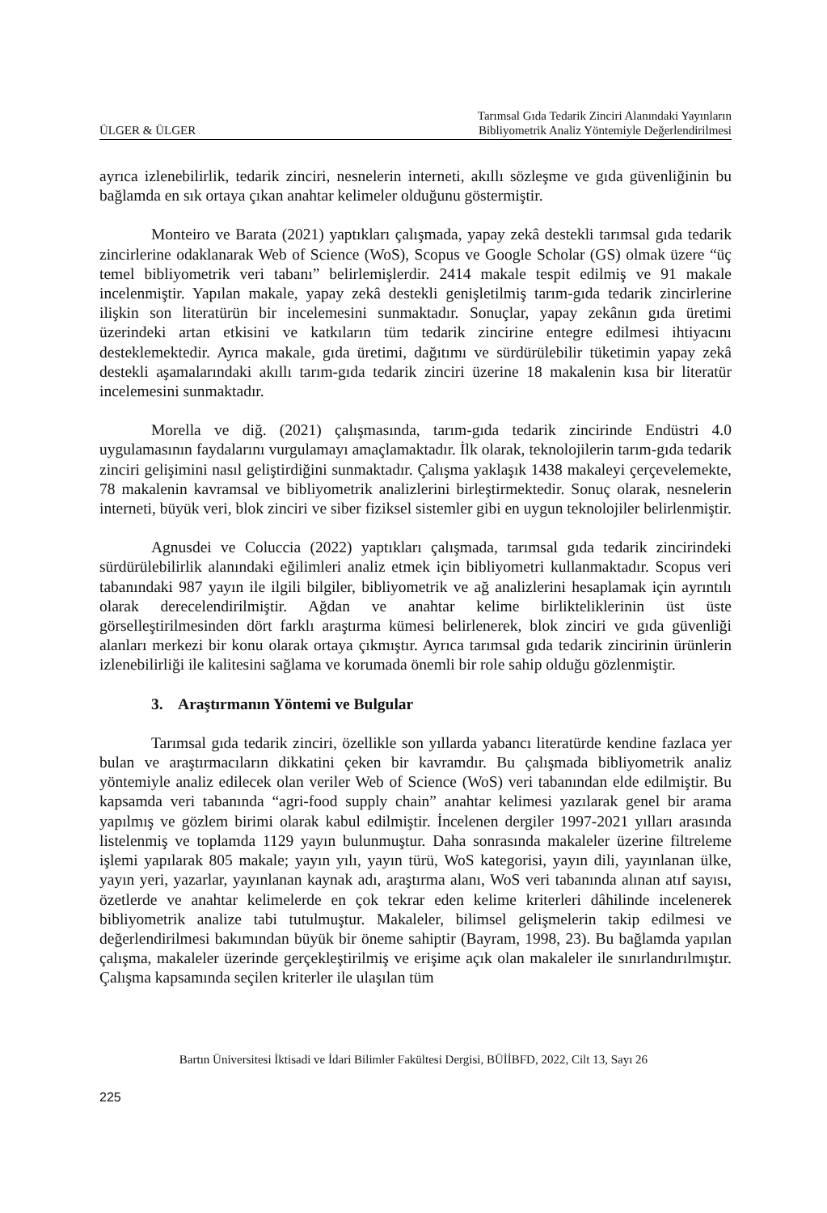ÜLGER & ÜLGER Tarımsal Gıda Tedarik Zinciri Alanındaki Yayınların
Bibliyometrik Analiz Yöntemiyle Değerlendirilmesi
ayrıca izlenebilirlik, tedarik zinciri, nesnelerin interneti, akıllı sözleşme ve gıda güvenliğinin bu bağlamda en sık ortaya çıkan anahtar kelimeler olduğunu göstermiştir.
Monteiro ve Barata (2021) yaptıkları çalışmada, yapay zekâ destekli tarımsal gıda tedarik zincirlerine odaklanarak Web of Science (WoS), Scopus ve Google Scholar (GS) olmak üzere “üç temel bibliyometrik veri tabanı” belirlemişlerdir. 2414 makale tespit edilmiş ve 91 makale incelenmiştir. Yapılan makale, yapay zekâ destekli genişletilmiş tarım-gıda tedarik zincirlerine ilişkin son literatürün bir incelemesini sunmaktadır. Sonuçlar, yapay zekânın gıda üretimi üzerindeki artan etkisini ve katkıların tüm tedarik zincirine entegre edilmesi ihtiyacını desteklemektedir. Ayrıca makale, gıda üretimi, dağıtımı ve sürdürülebilir tüketimin yapay zekâ destekli aşamalarındaki akıllı tarım-gıda tedarik zinciri üzerine 18 makalenin kısa bir literatür incelemesini sunmaktadır.
Morella ve diğ. (2021) çalışmasında, tarım-gıda tedarik zincirinde Endüstri 4.0 uygulamasının faydalarını vurgulamayı amaçlamaktadır. İlk olarak, teknolojilerin tarım-gıda tedarik zinciri gelişimini nasıl geliştirdiğini sunmaktadır. Çalışma yaklaşık 1438 makaleyi çerçevelemekte, 78 makalenin kavramsal ve bibliyometrik analizlerini birleştirmektedir. Sonuç olarak, nesnelerin interneti, büyük veri, blok zinciri ve siber fiziksel sistemler gibi en uygun teknolojiler belirlenmiştir.
Agnusdei ve Coluccia (2022) yaptıkları çalışmada, tarımsal gıda tedarik zincirindeki sürdürülebilirlik alanındaki eğilimleri analiz etmek için bibliyometri kullanmaktadır. Scopus veri tabanındaki 987 yayın ile ilgili bilgiler, bibliyometrik ve ağ analizlerini hesaplamak için ayrıntılı olarak derecelendirilmiştir. Ağdan ve anahtar kelime birlikteliklerinin üst üste görselleştirilmesinden dört farklı araştırma kümesi belirlenerek, blok zinciri ve gıda güvenliği alanları merkezi bir konu olarak ortaya çıkmıştır. Ayrıca tarımsal gıda tedarik zincirinin ürünlerin izlenebilirliği ile kalitesini sağlama ve korumada önemli bir role sahip olduğu gözlenmiştir.
3. Araştırmanın Yöntemi ve Bulgular
Tarımsal gıda tedarik zinciri, özellikle son yıllarda yabancı literatürde kendine fazlaca yer bulan ve araştırmacıların dikkatini çeken bir kavramdır. Bu çalışmada bibliyometrik analiz yöntemiyle analiz edilecek olan veriler Web of Science (WoS) veri tabanından elde edilmiştir. Bu kapsamda veri tabanında “agri-food supply chain” anahtar kelimesi yazılarak genel bir arama yapılmış ve gözlem birimi olarak kabul edilmiştir. İncelenen dergiler 1997-2021 yılları arasında listelenmiş ve toplamda 1129 yayın bulunmuştur. Daha sonrasında makaleler üzerine filtreleme işlemi yapılarak 805 makale; yayın yılı, yayın türü, WoS kategorisi, yayın dili, yayınlanan ülke, yayın yeri, yazarlar, yayınlanan kaynak adı, araştırma alanı, WoS veri tabanında alınan atıf sayısı, özetlerde ve anahtar kelimelerde en çok tekrar eden kelime kriterleri dâhilinde incelenerek bibliyometrik analize tabi tutulmuştur. Makaleler, bilimsel gelişmelerin takip edilmesi ve değerlendirilmesi bakımından büyük bir öneme sahiptir (Bayram, 1998, 23). Bu bağlamda yapılan çalışma, makaleler üzerinde gerçekleştirilmiş ve erişime açık olan makaleler ile sınırlandırılmıştır. Çalışma kapsamında seçilen kriterler ile ulaşılan tüm
Bartın Üniversitesi İktisadi ve İdari Bilimler Fakültesi Dergisi, BÜİİBFD, 2022, Cilt 13, Sayı 26
225